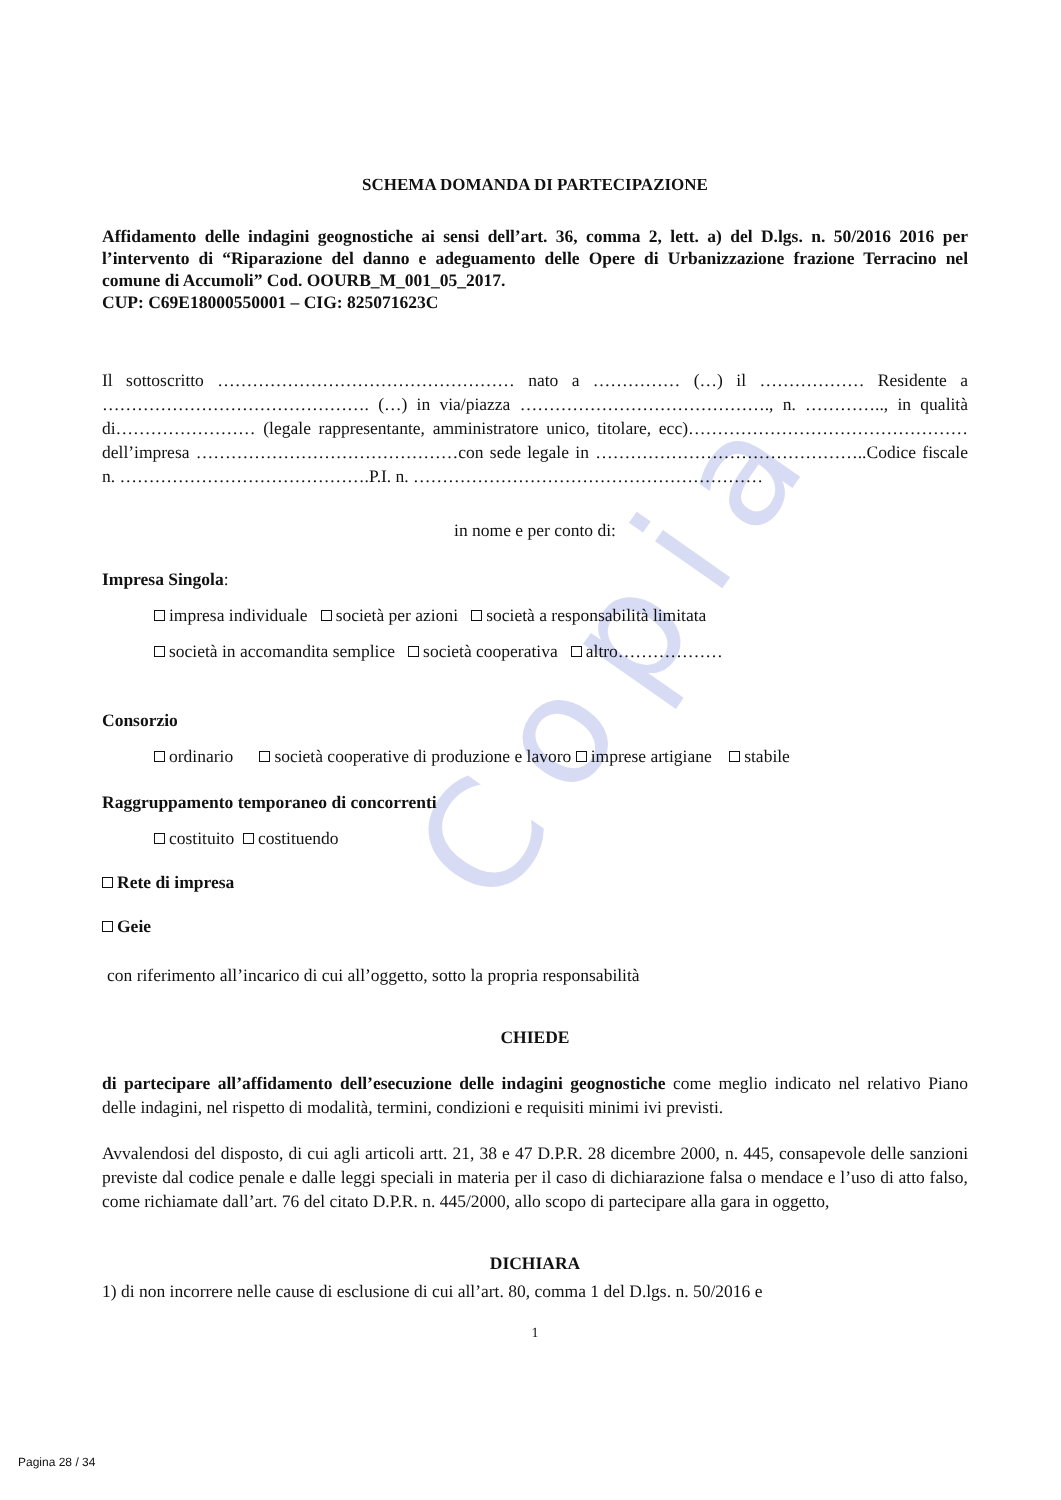Copia
SCHEMA DOMANDA DI PARTECIPAZIONE
Affidamento delle indagini geognostiche ai sensi dell’art. 36, comma 2, lett. a) del D.lgs. n. 50/2016 2016 per l’intervento di “Riparazione del danno e adeguamento delle Opere di Urbanizzazione frazione Terracino nel comune di Accumoli” Cod. OOURB_M_001_05_2017.
CUP: C69E18000550001 – CIG: 825071623C
Il sottoscritto …………………………………………… nato a …………… (…) il ……………… Residente a ………………………………………. (…) in via/piazza ……………………………………., n. ………….., in qualità di…………………… (legale rappresentante, amministratore unico, titolare, ecc)…………………………………………dell’impresa ………………………………………con sede legale in ………………………………………..Codice fiscale n. …………………………………….P.I. n. ……………………………………………………
in nome e per conto di:
Impresa Singola:
impresa individuale società per azioni società a responsabilità limitata
società in accomandita semplice società cooperativa altro………………
Consorzio
ordinario società cooperative di produzione e lavoro imprese artigiane stabile
Raggruppamento temporaneo di concorrenti
costituito costituendo
Rete di impresa
Geie
con riferimento all’incarico di cui all’oggetto, sotto la propria responsabilità
CHIEDE
di partecipare all’affidamento dell’esecuzione delle indagini geognostiche come meglio indicato nel relativo Piano delle indagini, nel rispetto di modalità, termini, condizioni e requisiti minimi ivi previsti.
Avvalendosi del disposto, di cui agli articoli artt. 21, 38 e 47 D.P.R. 28 dicembre 2000, n. 445, consapevole delle sanzioni previste dal codice penale e dalle leggi speciali in materia per il caso di dichiarazione falsa o mendace e l’uso di atto falso, come richiamate dall’art. 76 del citato D.P.R. n. 445/2000, allo scopo di partecipare alla gara in oggetto,
DICHIARA
1) di non incorrere nelle cause di esclusione di cui all’art. 80, comma 1 del D.lgs. n. 50/2016 e
1
Pagina 28 / 34